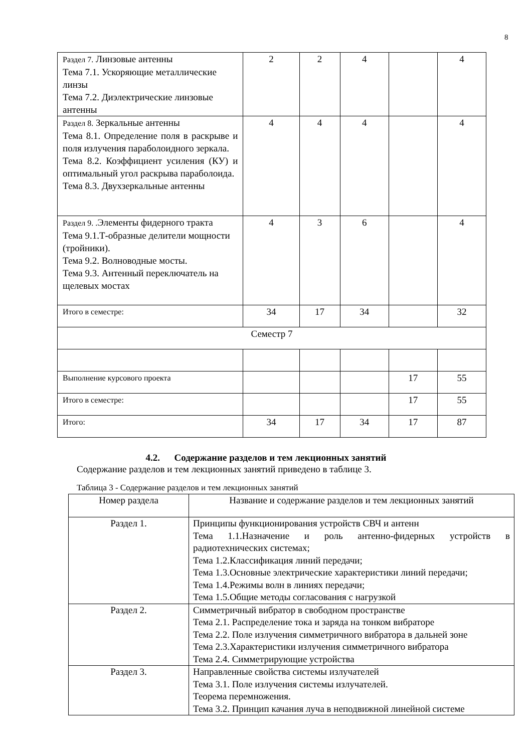8
| Раздел 7. Линзовые антенны Тема 7.1. Ускоряющие металлические линзы Тема 7.2. Диэлектрические линзовые антенны | 2 | 2 | 4 | | 4 |
| Раздел 8. Зеркальные антенны Тема 8.1. Определение поля в раскрыве и поля излучения параболоидного зеркала. Тема 8.2. Коэффициент усиления (КУ) и оптимальный угол раскрыва параболоида. Тема 8.3. Двухзеркальные антенны | 4 | 4 | 4 | | 4 |
| Раздел 9. . Элементы фидерного тракта Тема 9.1.Т-образные делители мощности (тройники). Тема 9.2. Волноводные мосты. Тема 9.3. Антенный переключатель на щелевых мостах | 4 | 3 | 6 | | 4 |
| Итого в семестре: | 34 | 17 | 34 | | 32 |
| Семестр 7 | | | | | |
| Выполнение курсового проекта | | | | 17 | 55 |
| Итого в семестре: | | | | 17 | 55 |
| Итого: | 34 | 17 | 34 | 17 | 87 |
4.2. Содержание разделов и тем лекционных занятий
Содержание разделов и тем лекционных занятий приведено в таблице 3.
Таблица 3 - Содержание разделов и тем лекционных занятий
| Номер раздела | Название и содержание разделов и тем лекционных занятий |
| --- | --- |
| Раздел 1. | Принципы функционирования устройств СВЧ и антенн Тема 1.1.Назначение и роль антенно-фидерных устройств в радиотехнических системах; Тема 1.2.Классификация линий передачи; Тема 1.3.Основные электрические характеристики линий передачи; Тема 1.4. Режимы волн в линиях передачи; Тема 1.5.Общие методы согласования с нагрузкой |
| Раздел 2. | Симметричный вибратор в свободном пространстве Тема 2.1. Распределение тока и заряда на тонком вибраторе Тема 2.2. Поле излучения симметричного вибратора в дальней зоне Тема 2.3.Характеристики излучения симметричного вибратора Тема 2.4. Симметрирующие устройства |
| Раздел 3. | Направленные свойства системы излучателей Тема 3.1. Поле излучения системы излучателей. Теорема перемножения. Тема 3.2. Принцип качания луча в неподвижной линейной системе |